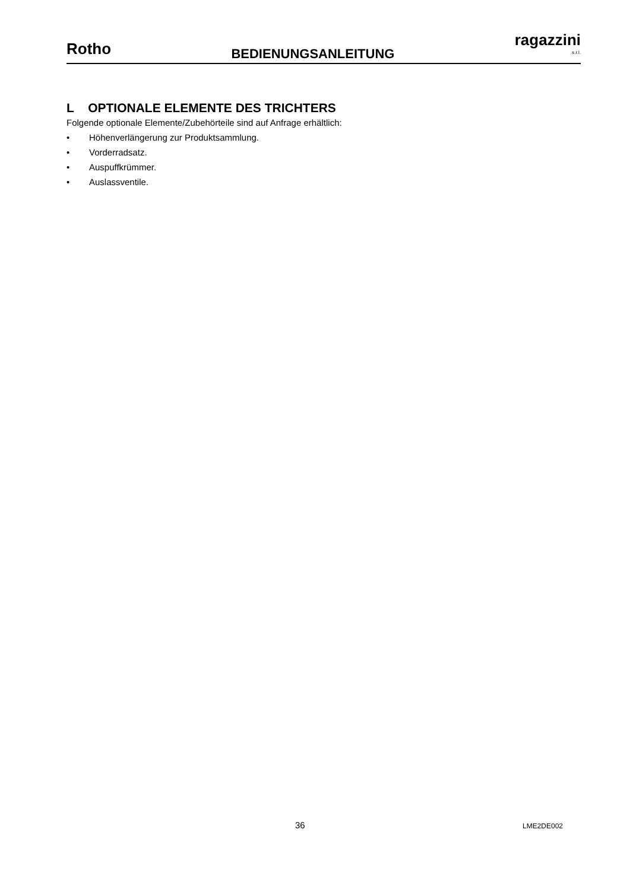Rotho
BEDIENUNGSANLEITUNG
ragazzini
s.r.l.
L OPTIONALE ELEMENTE DES TRICHTERS
Folgende optionale Elemente/Zubehörteile sind auf Anfrage erhältlich:
• Höhenverlängerung zur Produktsammlung.
• Vorderradsatz.
• Auspuffkrümmer.
• Auslassventile.
36 LME2DE002